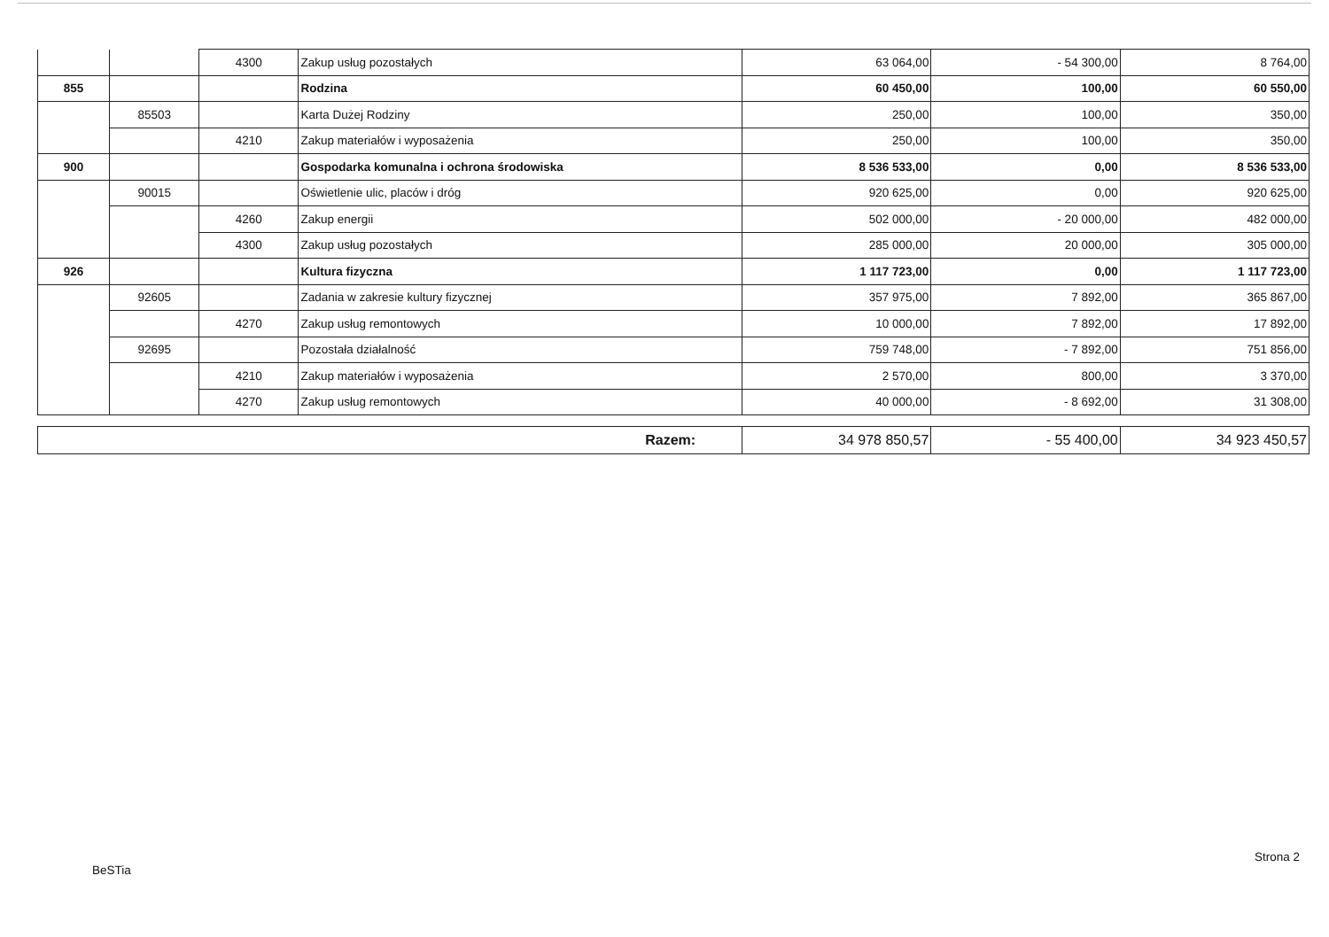| | | 4300 | Zakup usług pozostałych | 63 064,00 | - 54 300,00 | 8 764,00 |
| 855 | | | Rodzina | 60 450,00 | 100,00 | 60 550,00 |
| | 85503 | | Karta Dużej Rodziny | 250,00 | 100,00 | 350,00 |
| | | 4210 | Zakup materiałów i wyposażenia | 250,00 | 100,00 | 350,00 |
| 900 | | | Gospodarka komunalna i ochrona środowiska | 8 536 533,00 | 0,00 | 8 536 533,00 |
| | 90015 | | Oświetlenie ulic, placów i dróg | 920 625,00 | 0,00 | 920 625,00 |
| | | 4260 | Zakup energii | 502 000,00 | - 20 000,00 | 482 000,00 |
| | | 4300 | Zakup usług pozostałych | 285 000,00 | 20 000,00 | 305 000,00 |
| 926 | | | Kultura fizyczna | 1 117 723,00 | 0,00 | 1 117 723,00 |
| | 92605 | | Zadania w zakresie kultury fizycznej | 357 975,00 | 7 892,00 | 365 867,00 |
| | | 4270 | Zakup usług remontowych | 10 000,00 | 7 892,00 | 17 892,00 |
| | 92695 | | Pozostała działalność | 759 748,00 | - 7 892,00 | 751 856,00 |
| | | 4210 | Zakup materiałów i wyposażenia | 2 570,00 | 800,00 | 3 370,00 |
| | | 4270 | Zakup usług remontowych | 40 000,00 | - 8 692,00 | 31 308,00 |
| Razem: | 34 978 850,57 | - 55 400,00 | 34 923 450,57 |
Strona 2
BeSTia